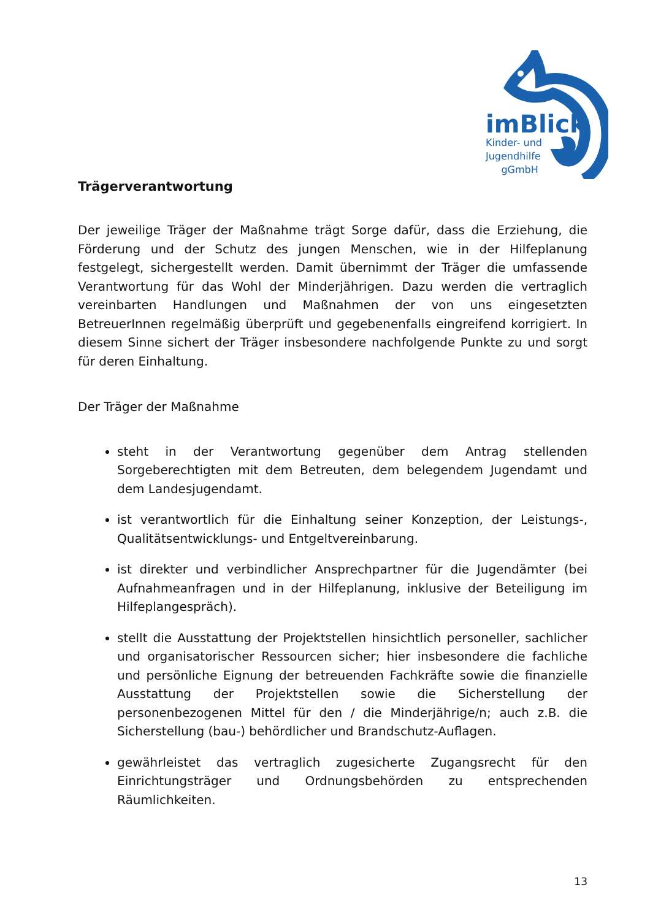imBlick
Kinder- und
Jugendhilfe
gGmbH
Trägerverantwortung
Der jeweilige Träger der Maßnahme trägt Sorge dafür, dass die Erziehung, die Förderung und der Schutz des jungen Menschen, wie in der Hilfeplanung festgelegt, sichergestellt werden. Damit übernimmt der Träger die umfassende Verantwortung für das Wohl der Minderjährigen. Dazu werden die vertraglich vereinbarten Handlungen und Maßnahmen der von uns eingesetzten BetreuerInnen regelmäßig überprüft und gegebenenfalls eingreifend korrigiert. In diesem Sinne sichert der Träger insbesondere nachfolgende Punkte zu und sorgt für deren Einhaltung.
Der Träger der Maßnahme
steht in der Verantwortung gegenüber dem Antrag stellenden Sorgeberechtigten mit dem Betreuten, dem belegendem Jugendamt und dem Landesjugendamt.
ist verantwortlich für die Einhaltung seiner Konzeption, der Leistungs-, Qualitätsentwicklungs- und Entgeltvereinbarung.
ist direkter und verbindlicher Ansprechpartner für die Jugendämter (bei Aufnahmeanfragen und in der Hilfeplanung, inklusive der Beteiligung im Hilfeplangespräch).
stellt die Ausstattung der Projektstellen hinsichtlich personeller, sachlicher und organisatorischer Ressourcen sicher; hier insbesondere die fachliche und persönliche Eignung der betreuenden Fachkräfte sowie die finanzielle Ausstattung der Projektstellen sowie die Sicherstellung der personenbezogenen Mittel für den / die Minderjährige/n; auch z.B. die Sicherstellung (bau-) behördlicher und Brandschutz-Auflagen.
gewährleistet das vertraglich zugesicherte Zugangsrecht für den Einrichtungsträger und Ordnungsbehörden zu entsprechenden Räumlichkeiten.
13